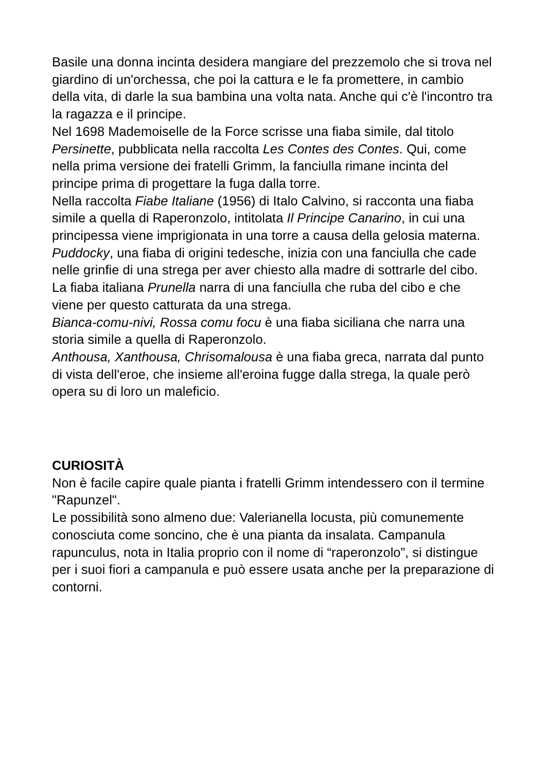Basile una donna incinta desidera mangiare del prezzemolo che si trova nel giardino di un'orchessa, che poi la cattura e le fa promettere, in cambio della vita, di darle la sua bambina una volta nata. Anche qui c'è l'incontro tra la ragazza e il principe.
Nel 1698 Mademoiselle de la Force scrisse una fiaba simile, dal titolo Persinette, pubblicata nella raccolta Les Contes des Contes. Qui, come nella prima versione dei fratelli Grimm, la fanciulla rimane incinta del principe prima di progettare la fuga dalla torre.
Nella raccolta Fiabe Italiane (1956) di Italo Calvino, si racconta una fiaba simile a quella di Raperonzolo, intitolata Il Principe Canarino, in cui una principessa viene imprigionata in una torre a causa della gelosia materna.
Puddocky, una fiaba di origini tedesche, inizia con una fanciulla che cade nelle grinfie di una strega per aver chiesto alla madre di sottrarle del cibo.
La fiaba italiana Prunella narra di una fanciulla che ruba del cibo e che viene per questo catturata da una strega.
Bianca-comu-nivi, Rossa comu focu è una fiaba siciliana che narra una storia simile a quella di Raperonzolo.
Anthousa, Xanthousa, Chrisomalousa è una fiaba greca, narrata dal punto di vista dell'eroe, che insieme all'eroina fugge dalla strega, la quale però opera su di loro un maleficio.
CURIOSITÀ
Non è facile capire quale pianta i fratelli Grimm intendessero con il termine "Rapunzel".
Le possibilità sono almeno due: Valerianella locusta, più comunemente conosciuta come soncino, che è una pianta da insalata. Campanula rapunculus, nota in Italia proprio con il nome di “raperonzolo”, si distingue per i suoi fiori a campanula e può essere usata anche per la preparazione di contorni.